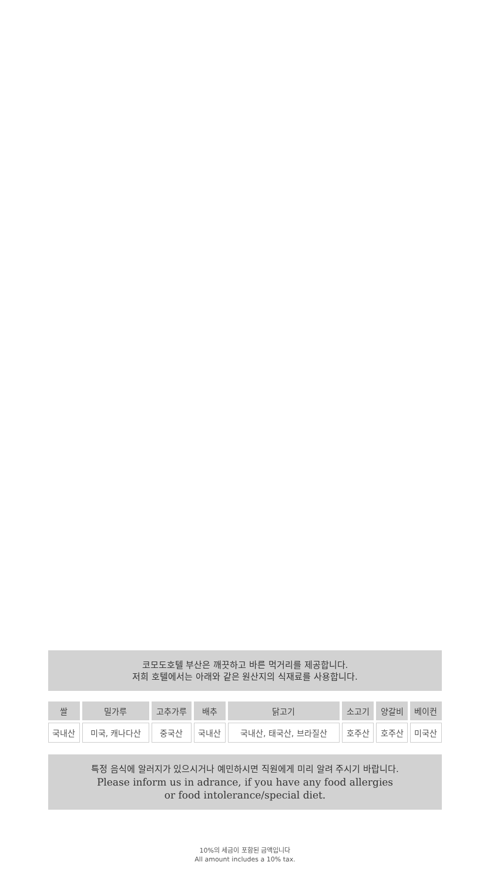코모도호텔 부산은 깨끗하고 바른 먹거리를 제공합니다.
저희 호텔에서는 아래와 같은 원산지의 식재료를 사용합니다.
| 쌀 | 밀가루 | 고추가루 | 배추 | 닭고기 | 소고기 | 양갈비 | 베이컨 |
| --- | --- | --- | --- | --- | --- | --- | --- |
| 국내산 | 미국, 캐나다산 | 중국산 | 국내산 | 국내산, 태국산, 브라질산 | 호주산 | 호주산 | 미국산 |
특정 음식에 알러지가 있으시거나 예민하시면 직원에게 미리 알려 주시기 바랍니다.
Please inform us in adrance, if you have any food allergies
or food intolerance/special diet.
10%의 세금이 포함된 금액입니다
All amount includes a 10% tax.